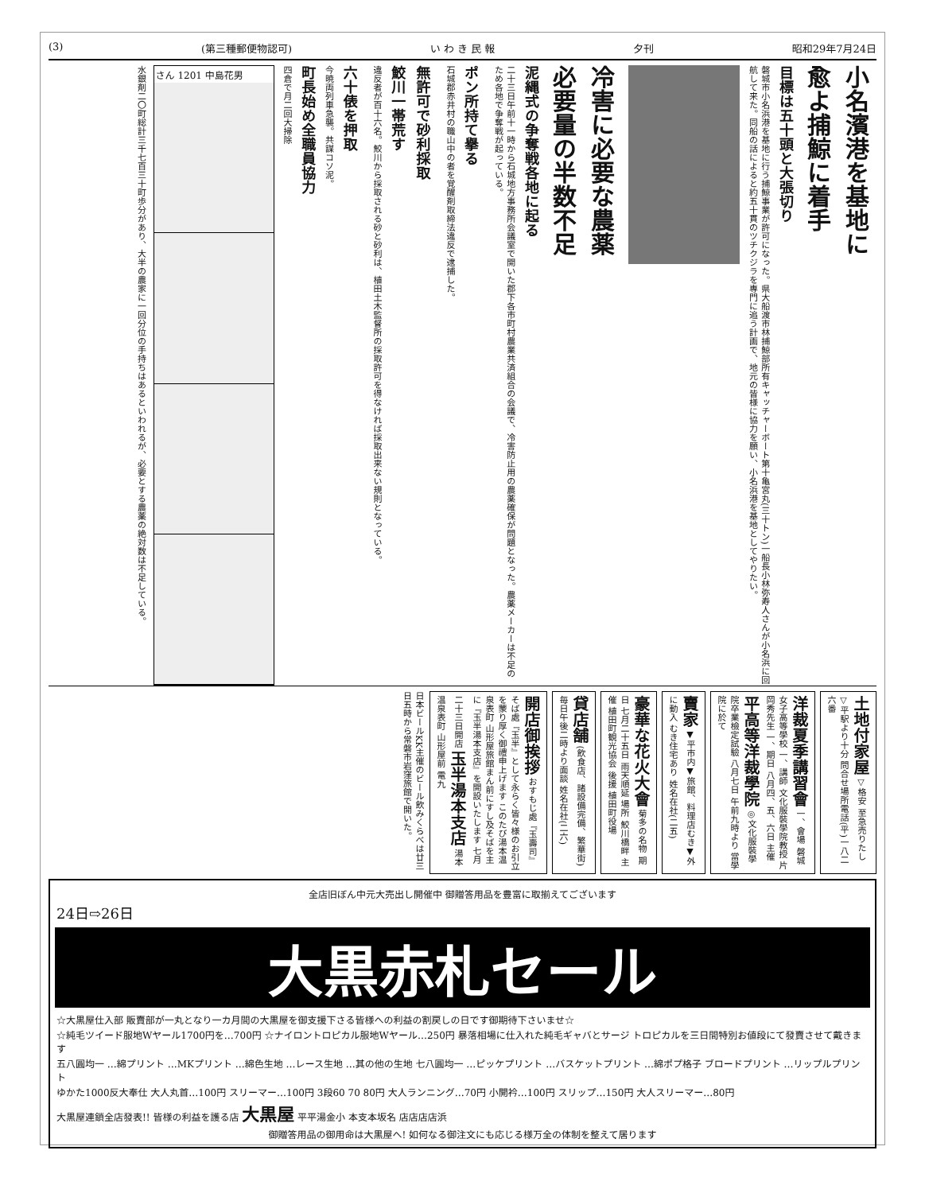(3) (第三種郵便物認可) い わ き 民 報 夕刊 昭和29年7月24日
小名濱港を基地に
愈よ捕鯨に着手
目標は五十頭と大張切り
磐城市小名浜港を基地に行う捕鯨事業が許可になった。県大船渡市林捕鯨部所有キャッチャーボート第十亀宮丸(三十トン)一船長小林弥寿人さんが小名浜に回航して来た。同船の話によると約五十貫のツチクジラを専門に追う計画で、地元の皆様に協力を願い、小名浜港を基地としてやりたい。
冷害に必要な農薬
必要量の半数不足
泥縄式の争奪戦各地に起る
二十三日午前十一時から石城地方事務所会議室で開いた郡下各市町村農業共済組合の会議で、冷害防止用の農薬確保が問題となった。農薬メーカーは不足のため各地で争奪戦が起っている。
ポン所持て擧る
石城郡赤井村の職山中の者を覚醒剤取締法違反で逮捕した。
無許可で砂利採取
鮫川一帯荒す
違反者が百十六名。鮫川から採取される砂と砂利は、植田土木監督所の採取許可を得なければ採取出来ない規則となっている。
六十俵を押取
今暁両列車急襲。共謀コソ泥。
町長始め全職員協力
四倉で月二回大掃除
さん 1201 中島花男
水銀剤二〇町総計三千七百三十町歩分があり、大半の農家に一回分位の手持ちはあるといわれるが、必要とする農薬の絶対数は不足している。
土地付家屋 ▽格安 至急売りたし ▽平駅より十分 問合せ場所電話(平)一八二六番
洋裁夏季講習會 一、會場 磐城女子高等學校 一、講師 文化服裝學院教授 片岡秀先生 一、期日 八月四、五、六日 主催 平高等洋裁學院 ◎文化服裝學院卒業檢定試驗 八月七日 午前九時より 當學院に於て
賣家 ▼平市内▼旅館、料理店むき▼外に動入 むき住宅あり 姓名在社(二五)
豪華な花火大會 菊多の名物 期日 七月二十五日 雨天順延 場所 鮫川橋畔 主催 植田町観光協会 後援 植田町役場
貸店舗 (飲食店、諸設備完備、繁華街) 毎日午後二時より面談 姓名在社(二六)
開店御挨拶 おすもじ處『玉壽司』そば處『玉半』として永らく皆々様のお引立を蒙り厚く御禮申上げます このたび湯本温泉表町 山形屋旅館まん前にすし及そばを主に『玉半湯本支店』を開設いたします 七月二十三日開店 玉半湯本支店 湯本温泉表町 山形屋前 電九
日本ビールKK主催のビール飲みくらべは廿三日五時から常磐市岩窪旅館で開いた。
全店旧ぼん中元大売出し開催中 御贈答用品を豊富に取揃えてございます
24日⇨26日
大黒赤札セール
☆大黒屋仕入部 販賣部が一丸となり一カ月間の大黒屋を御支援下さる皆様への利益の割戻しの日です御期待下さいませ☆
☆純毛ツイード服地Wヤール1700円を…700円 ☆ナイロントロピカル服地Wヤール…250円 暴落相場に仕入れた純毛ギャバとサージ トロピカルを三日間特別お値段にて發賣させて戴きます
五八圓均一 …綿プリント …MKプリント …綿色生地 …レース生地 …其の他の生地 七八圓均一 …ピッケプリント …バスケットプリント …綿ポプ格子 ブロードプリント …リップルプリント
ゆかた1000反大奉仕 大人丸首…100円 スリーマー…100円 3段60 70 80円 大人ランニング…70円 小開衿…100円 スリップ…150円 大人スリーマー…80円
大黒屋連鎖全店發表!! 皆様の利益を護る店 大黒屋 平平湯金小 本支本坂名 店店店店浜
御贈答用品の御用命は大黒屋へ! 如何なる御注文にも応じる様万全の体制を整えて居ります